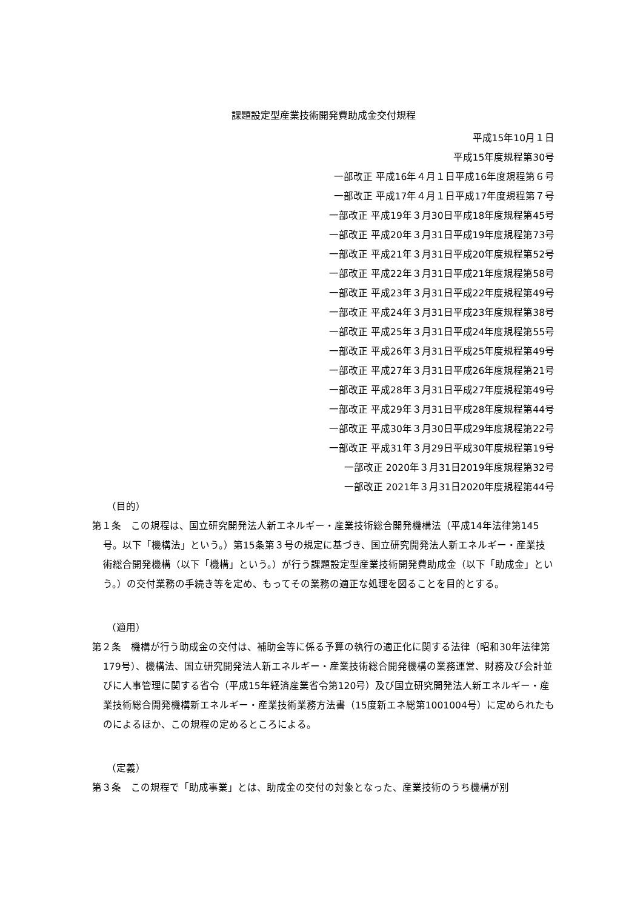課題設定型産業技術開発費助成金交付規程
平成15年10月１日
平成15年度規程第30号
一部改正 平成16年４月１日平成16年度規程第６号
一部改正 平成17年４月１日平成17年度規程第７号
一部改正 平成19年３月30日平成18年度規程第45号
一部改正 平成20年３月31日平成19年度規程第73号
一部改正 平成21年３月31日平成20年度規程第52号
一部改正 平成22年３月31日平成21年度規程第58号
一部改正 平成23年３月31日平成22年度規程第49号
一部改正 平成24年３月31日平成23年度規程第38号
一部改正 平成25年３月31日平成24年度規程第55号
一部改正 平成26年３月31日平成25年度規程第49号
一部改正 平成27年３月31日平成26年度規程第21号
一部改正 平成28年３月31日平成27年度規程第49号
一部改正 平成29年３月31日平成28年度規程第44号
一部改正 平成30年３月30日平成29年度規程第22号
一部改正 平成31年３月29日平成30年度規程第19号
一部改正 2020年３月31日2019年度規程第32号
一部改正 2021年３月31日2020年度規程第44号
（目的）
第１条　この規程は、国立研究開発法人新エネルギー・産業技術総合開発機構法（平成14年法律第145号。以下「機構法」という。）第15条第３号の規定に基づき、国立研究開発法人新エネルギー・産業技術総合開発機構（以下「機構」という。）が行う課題設定型産業技術開発費助成金（以下「助成金」という。）の交付業務の手続き等を定め、もってその業務の適正な処理を図ることを目的とする。
（適用）
第２条　機構が行う助成金の交付は、補助金等に係る予算の執行の適正化に関する法律（昭和30年法律第179号）、機構法、国立研究開発法人新エネルギー・産業技術総合開発機構の業務運営、財務及び会計並びに人事管理に関する省令（平成15年経済産業省令第120号）及び国立研究開発法人新エネルギー・産業技術総合開発機構新エネルギー・産業技術業務方法書（15度新エネ総第1001004号）に定められたものによるほか、この規程の定めるところによる。
（定義）
第３条　この規程で「助成事業」とは、助成金の交付の対象となった、産業技術のうち機構が別